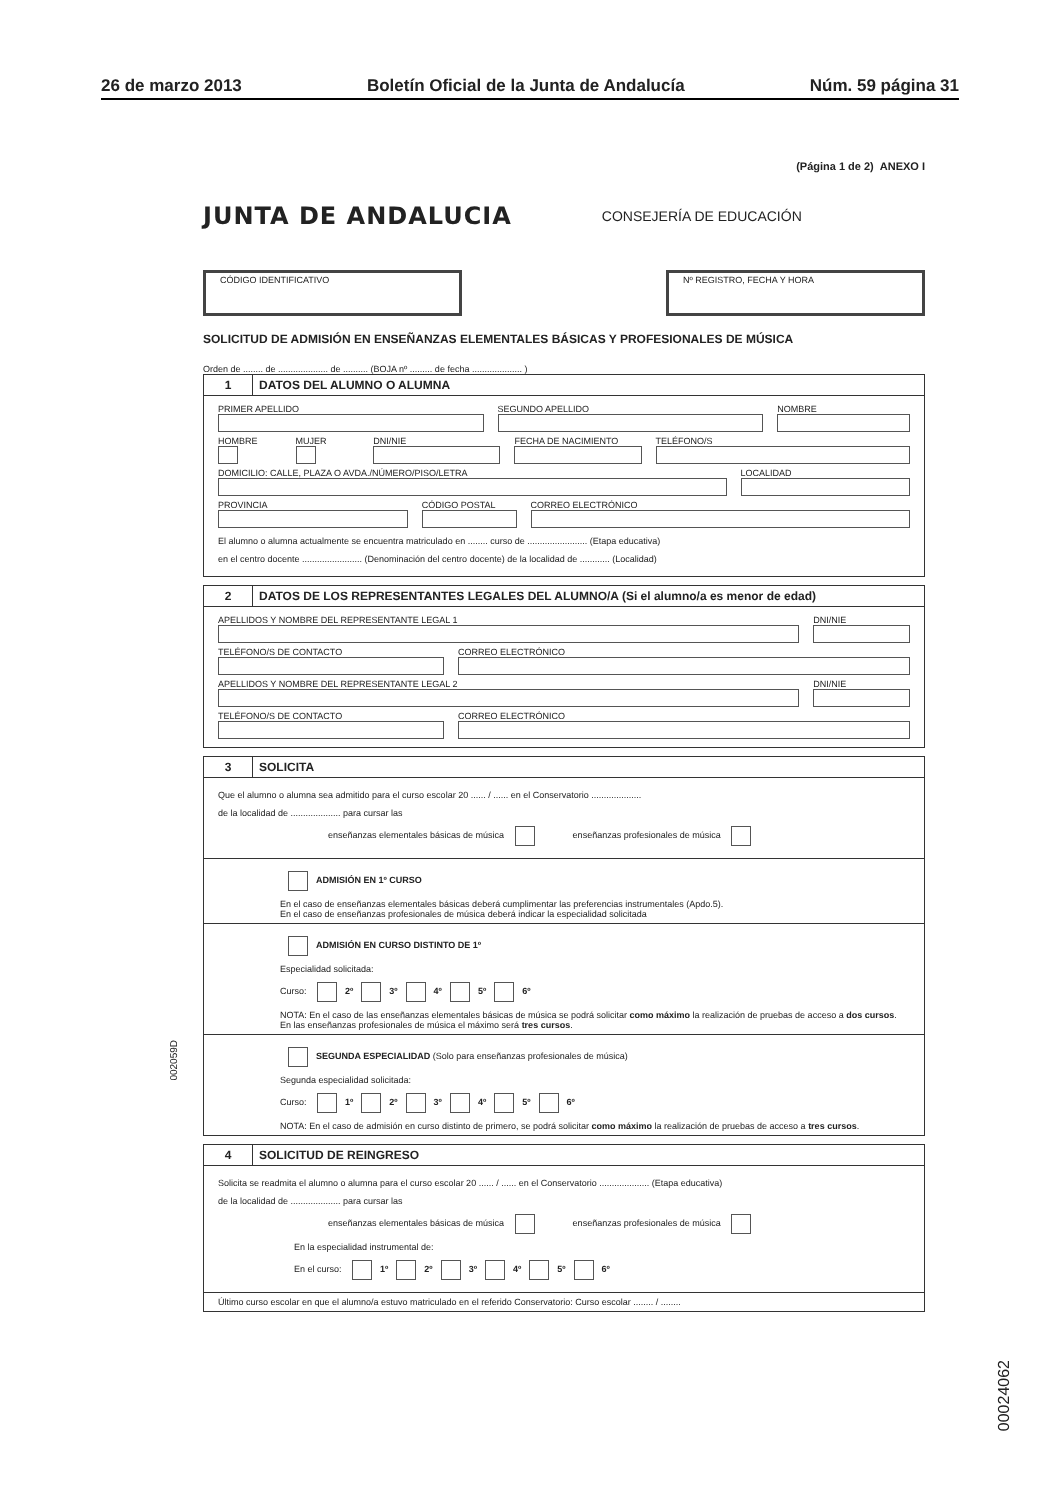26 de marzo 2013 Boletín Oficial de la Junta de Andalucía Núm. 59 página 31
(Página 1 de 2) ANEXO I
JUNTA DE ANDALUCIA CONSEJERÍA DE EDUCACIÓN
CÓDIGO IDENTIFICATIVO Nº REGISTRO, FECHA Y HORA
SOLICITUD DE ADMISIÓN EN ENSEÑANZAS ELEMENTALES BÁSICAS Y PROFESIONALES DE MÚSICA
Orden de ........ de .................... de .......... (BOJA nº ......... de fecha .................... )
1 DATOS DEL ALUMNO O ALUMNA
PRIMER APELLIDO SEGUNDO APELLIDO NOMBRE
HOMBRE MUJER DNI/NIE FECHA DE NACIMIENTO TELÉFONO/S
DOMICILIO: CALLE, PLAZA O AVDA./NÚMERO/PISO/LETRA
LOCALIDAD
PROVINCIA CÓDIGO POSTAL CORREO ELECTRÓNICO
El alumno o alumna actualmente se encuentra matriculado en ........ curso de ........................ (Etapa educativa)
en el centro docente ........................ (Denominación del centro docente) de la localidad de ............ (Localidad)
2 DATOS DE LOS REPRESENTANTES LEGALES DEL ALUMNO/A (Si el alumno/a es menor de edad)
APELLIDOS Y NOMBRE DEL REPRESENTANTE LEGAL 1
DNI/NIE
TELÉFONO/S DE CONTACTO CORREO ELECTRÓNICO
APELLIDOS Y NOMBRE DEL REPRESENTANTE LEGAL 2
DNI/NIE
TELÉFONO/S DE CONTACTO CORREO ELECTRÓNICO
3 SOLICITA
Que el alumno o alumna sea admitido para el curso escolar 20 ...... / ...... en el Conservatorio ....................
de la localidad de .................... para cursar las
enseñanzas elementales básicas de música enseñanzas profesionales de música
ADMISIÓN EN 1º CURSO
En el caso de enseñanzas elementales básicas deberá cumplimentar las preferencias instrumentales (Apdo.5).
En el caso de enseñanzas profesionales de música deberá indicar la especialidad solicitada
ADMISIÓN EN CURSO DISTINTO DE 1º
Especialidad solicitada:
Curso: 2º 3º 4º 5º 6º
NOTA: En el caso de las enseñanzas elementales básicas de música se podrá solicitar como máximo la realización de pruebas de acceso a dos cursos. En las enseñanzas profesionales de música el máximo será tres cursos.
SEGUNDA ESPECIALIDAD (Solo para enseñanzas profesionales de música)
Segunda especialidad solicitada:
Curso: 1º 2º 3º 4º 5º 6º
NOTA: En el caso de admisión en curso distinto de primero, se podrá solicitar como máximo la realización de pruebas de acceso a tres cursos.
4 SOLICITUD DE REINGRESO
Solicita se readmita el alumno o alumna para el curso escolar 20 ...... / ...... en el Conservatorio .................... (Etapa educativa)
de la localidad de .................... para cursar las
enseñanzas elementales básicas de música enseñanzas profesionales de música
En la especialidad instrumental de:
En el curso: 1º 2º 3º 4º 5º 6º
Último curso escolar en que el alumno/a estuvo matriculado en el referido Conservatorio: Curso escolar ........ / ........
002059D
00024062